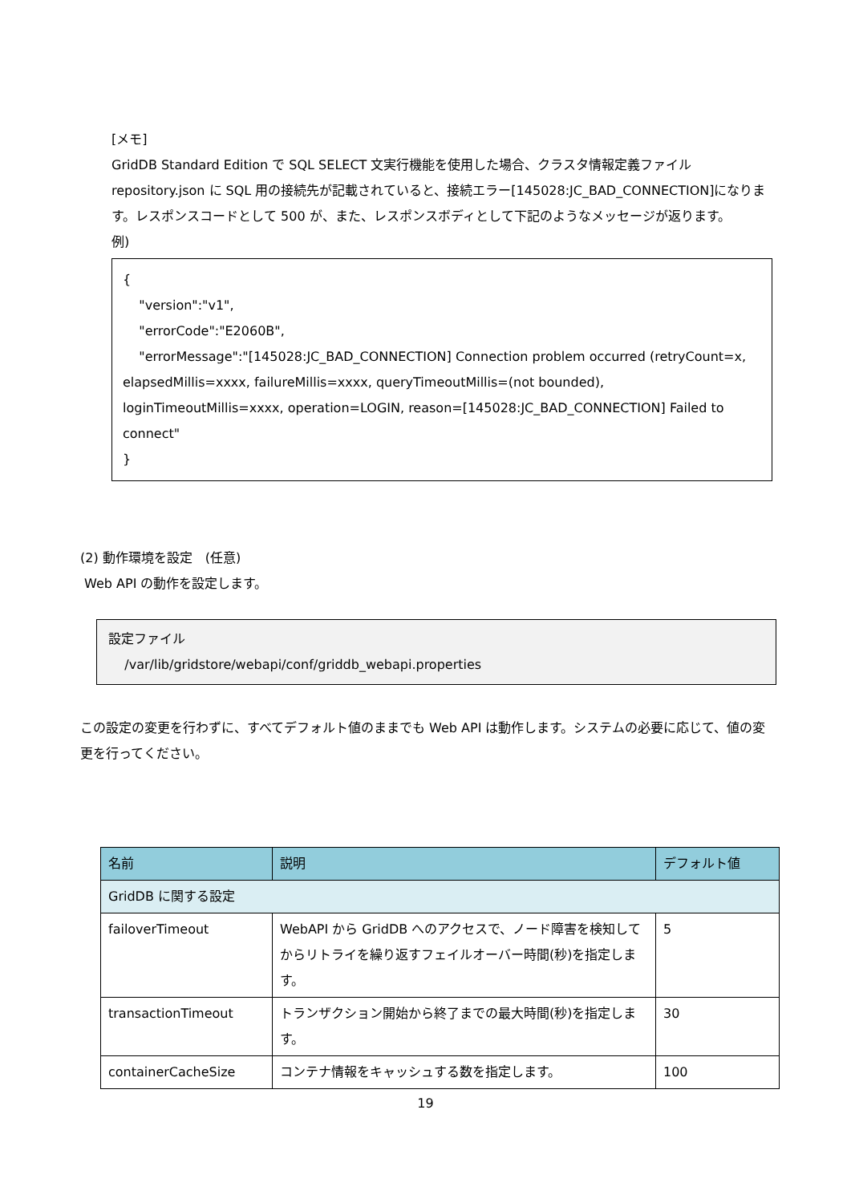[メモ]
GridDB Standard Edition で SQL SELECT 文実行機能を使用した場合、クラスタ情報定義ファイル repository.json に SQL 用の接続先が記載されていると、接続エラー[145028:JC_BAD_CONNECTION]になります。レスポンスコードとして 500 が、また、レスポンスボディとして下記のようなメッセージが返ります。
例)
{
"version":"v1",
"errorCode":"E2060B",
"errorMessage":"[145028:JC_BAD_CONNECTION] Connection problem occurred (retryCount=x, elapsedMillis=xxxx, failureMillis=xxxx, queryTimeoutMillis=(not bounded), loginTimeoutMillis=xxxx, operation=LOGIN, reason=[145028:JC_BAD_CONNECTION] Failed to connect"
}
(2) 動作環境を設定　(任意)
Web API の動作を設定します。
設定ファイル
/var/lib/gridstore/webapi/conf/griddb_webapi.properties
この設定の変更を行わずに、すべてデフォルト値のままでも Web API は動作します。システムの必要に応じて、値の変更を行ってください。
| 名前 | 説明 | デフォルト値 |
| --- | --- | --- |
| GridDB に関する設定 | | |
| failoverTimeout | WebAPI から GridDB へのアクセスで、ノード障害を検知してからリトライを繰り返すフェイルオーバー時間(秒)を指定します。 | 5 |
| transactionTimeout | トランザクション開始から終了までの最大時間(秒)を指定します。 | 30 |
| containerCacheSize | コンテナ情報をキャッシュする数を指定します。 | 100 |
19